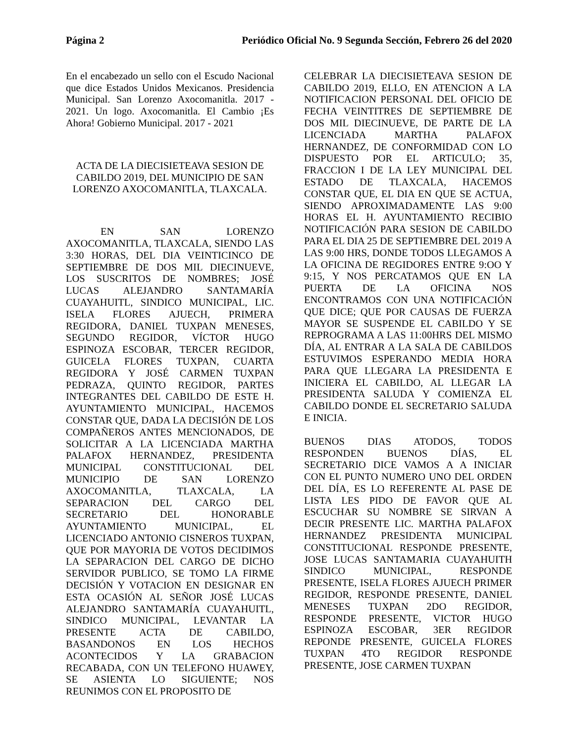Página 2 Periódico Oficial No. 9 Segunda Sección, Febrero 26 del 2020
En el encabezado un sello con el Escudo Nacional que dice Estados Unidos Mexicanos. Presidencia Municipal. San Lorenzo Axocomanitla. 2017 - 2021. Un logo. Axocomanitla. El Cambio ¡Es Ahora! Gobierno Municipal. 2017 - 2021
ACTA DE LA DIECISIETEAVA SESION DE CABILDO 2019, DEL MUNICIPIO DE SAN LORENZO AXOCOMANITLA, TLAXCALA.
EN SAN LORENZO AXOCOMANITLA, TLAXCALA, SIENDO LAS 3:30 HORAS, DEL DIA VEINTICINCO DE SEPTIEMBRE DE DOS MIL DIECINUEVE, LOS SUSCRITOS DE NOMBRES; JOSÉ LUCAS ALEJANDRO SANTAMARÍA CUAYAHUITL, SINDICO MUNICIPAL, LIC. ISELA FLORES AJUECH, PRIMERA REGIDORA, DANIEL TUXPAN MENESES, SEGUNDO REGIDOR, VÍCTOR HUGO ESPINOZA ESCOBAR, TERCER REGIDOR, GUICELA FLORES TUXPAN, CUARTA REGIDORA Y JOSÉ CARMEN TUXPAN PEDRAZA, QUINTO REGIDOR, PARTES INTEGRANTES DEL CABILDO DE ESTE H. AYUNTAMIENTO MUNICIPAL, HACEMOS CONSTAR QUE, DADA LA DECISIÓN DE LOS COMPAÑEROS ANTES MENCIONADOS, DE SOLICITAR A LA LICENCIADA MARTHA PALAFOX HERNANDEZ, PRESIDENTA MUNICIPAL CONSTITUCIONAL DEL MUNICIPIO DE SAN LORENZO AXOCOMANITLA, TLAXCALA, LA SEPARACION DEL CARGO DEL SECRETARIO DEL HONORABLE AYUNTAMIENTO MUNICIPAL, EL LICENCIADO ANTONIO CISNEROS TUXPAN, QUE POR MAYORIA DE VOTOS DECIDIMOS LA SEPARACION DEL CARGO DE DICHO SERVIDOR PUBLICO, SE TOMO LA FIRME DECISIÓN Y VOTACION EN DESIGNAR EN ESTA OCASIÓN AL SEÑOR JOSÉ LUCAS ALEJANDRO SANTAMARÍA CUAYAHUITL, SINDICO MUNICIPAL, LEVANTAR LA PRESENTE ACTA DE CABILDO, BASANDONOS EN LOS HECHOS ACONTECIDOS Y LA GRABACION RECABADA, CON UN TELEFONO HUAWEY, SE ASIENTA LO SIGUIENTE; NOS REUNIMOS CON EL PROPOSITO DE
CELEBRAR LA DIECISIETEAVA SESION DE CABILDO 2019, ELLO, EN ATENCION A LA NOTIFICACION PERSONAL DEL OFICIO DE FECHA VEINTITRES DE SEPTIEMBRE DE DOS MIL DIECINUEVE, DE PARTE DE LA LICENCIADA MARTHA PALAFOX HERNANDEZ, DE CONFORMIDAD CON LO DISPUESTO POR EL ARTICULO; 35, FRACCION I DE LA LEY MUNICIPAL DEL ESTADO DE TLAXCALA, HACEMOS CONSTAR QUE, EL DIA EN QUE SE ACTUA, SIENDO APROXIMADAMENTE LAS 9:00 HORAS EL H. AYUNTAMIENTO RECIBIO NOTIFICACIÓN PARA SESION DE CABILDO PARA EL DIA 25 DE SEPTIEMBRE DEL 2019 A LAS 9:00 HRS, DONDE TODOS LLEGAMOS A LA OFICINA DE REGIDORES ENTRE 9:OO Y 9:15, Y NOS PERCATAMOS QUE EN LA PUERTA DE LA OFICINA NOS ENCONTRAMOS CON UNA NOTIFICACIÓN QUE DICE; QUE POR CAUSAS DE FUERZA MAYOR SE SUSPENDE EL CABILDO Y SE REPROGRAMA A LAS 11:00HRS DEL MISMO DÍA, AL ENTRAR A LA SALA DE CABILDOS ESTUVIMOS ESPERANDO MEDIA HORA PARA QUE LLEGARA LA PRESIDENTA E INICIERA EL CABILDO, AL LLEGAR LA PRESIDENTA SALUDA Y COMIENZA EL CABILDO DONDE EL SECRETARIO SALUDA E INICIA.
BUENOS DIAS ATODOS, TODOS RESPONDEN BUENOS DÍAS, EL SECRETARIO DICE VAMOS A A INICIAR CON EL PUNTO NUMERO UNO DEL ORDEN DEL DÍA, ES LO REFERENTE AL PASE DE LISTA LES PIDO DE FAVOR QUE AL ESCUCHAR SU NOMBRE SE SIRVAN A DECIR PRESENTE LIC. MARTHA PALAFOX HERNANDEZ PRESIDENTA MUNICIPAL CONSTITUCIONAL RESPONDE PRESENTE, JOSE LUCAS SANTAMARIA CUAYAHUITH SINDICO MUNICIPAL, RESPONDE PRESENTE, ISELA FLORES AJUECH PRIMER REGIDOR, RESPONDE PRESENTE, DANIEL MENESES TUXPAN 2DO REGIDOR, RESPONDE PRESENTE, VICTOR HUGO ESPINOZA ESCOBAR, 3ER REGIDOR REPONDE PRESENTE, GUICELA FLORES TUXPAN 4TO REGIDOR RESPONDE PRESENTE, JOSE CARMEN TUXPAN